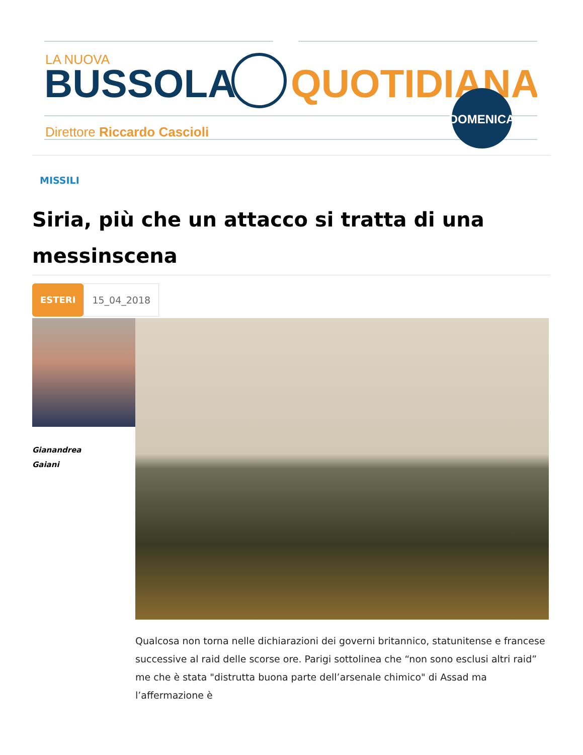LA NUOVA
BUSSOLA
QUOTIDIANA
Direttore Riccardo Cascioli
DOMENICA
MISSILI
Siria, più che un attacco si tratta di una messinscena
ESTERI
15_04_2018
Gianandrea
Gaiani
Qualcosa non torna nelle dichiarazioni dei governi britannico, statunitense e francese successive al raid delle scorse ore. Parigi sottolinea che “non sono esclusi altri raid” me che è stata "distrutta buona parte dell’arsenale chimico" di Assad ma l’affermazione è